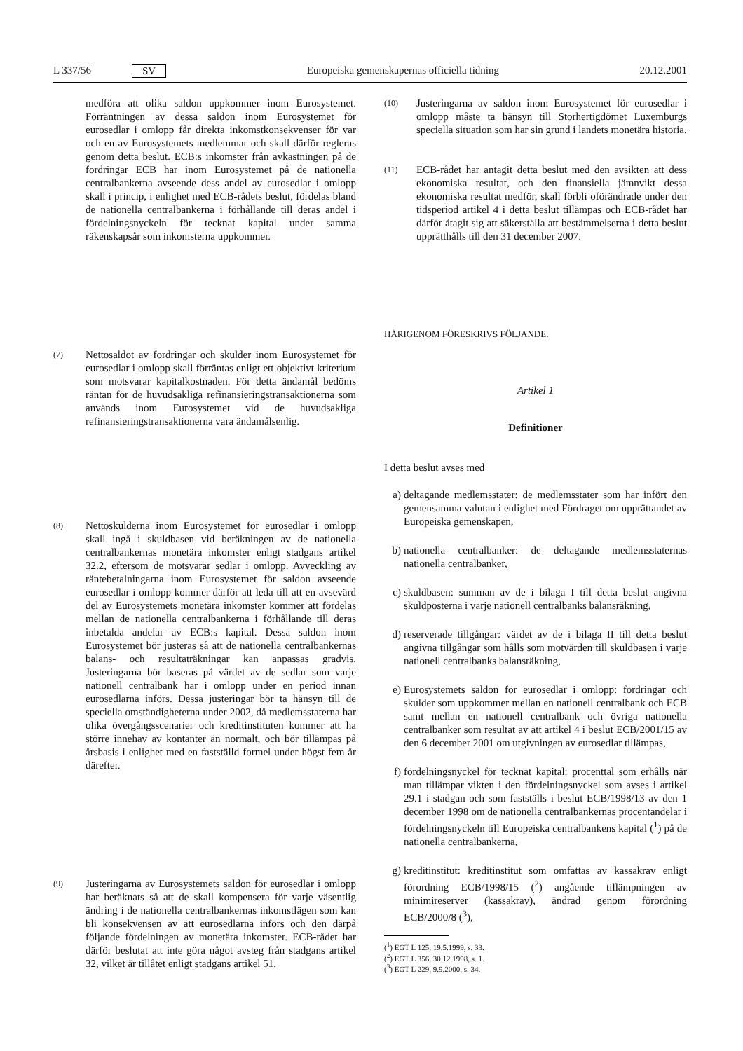L 337/56 SV Europeiska gemenskapernas officiella tidning 20.12.2001
medföra att olika saldon uppkommer inom Eurosystemet. Förräntningen av dessa saldon inom Eurosystemet för eurosedlar i omlopp får direkta inkomstkonsekvenser för var och en av Eurosystemets medlemmar och skall därför regleras genom detta beslut. ECB:s inkomster från avkastningen på de fordringar ECB har inom Eurosystemet på de nationella centralbankerna avseende dess andel av eurosedlar i omlopp skall i princip, i enlighet med ECB-rådets beslut, fördelas bland de nationella centralbankerna i förhållande till deras andel i fördelningsnyckeln för tecknat kapital under samma räkenskapsår som inkomsterna uppkommer.
(7)
Nettosaldot av fordringar och skulder inom Eurosystemet för eurosedlar i omlopp skall förräntas enligt ett objektivt kriterium som motsvarar kapitalkostnaden. För detta ändamål bedöms räntan för de huvudsakliga refinansieringstransaktionerna som används inom Eurosystemet vid de huvudsakliga refinansieringstransaktionerna vara ändamålsenlig.
(8)
Nettoskulderna inom Eurosystemet för eurosedlar i omlopp skall ingå i skuldbasen vid beräkningen av de nationella centralbankernas monetära inkomster enligt stadgans artikel 32.2, eftersom de motsvarar sedlar i omlopp. Avveckling av räntebetalningarna inom Eurosystemet för saldon avseende eurosedlar i omlopp kommer därför att leda till att en avsevärd del av Eurosystemets monetära inkomster kommer att fördelas mellan de nationella centralbankerna i förhållande till deras inbetalda andelar av ECB:s kapital. Dessa saldon inom Eurosystemet bör justeras så att de nationella centralbankernas balans- och resultaträkningar kan anpassas gradvis. Justeringarna bör baseras på värdet av de sedlar som varje nationell centralbank har i omlopp under en period innan eurosedlarna införs. Dessa justeringar bör ta hänsyn till de speciella omständigheterna under 2002, då medlemsstaterna har olika övergångsscenarier och kreditinstituten kommer att ha större innehav av kontanter än normalt, och bör tillämpas på årsbasis i enlighet med en fastställd formel under högst fem år därefter.
(9)
Justeringarna av Eurosystemets saldon för eurosedlar i omlopp har beräknats så att de skall kompensera för varje väsentlig ändring i de nationella centralbankernas inkomstlägen som kan bli konsekvensen av att eurosedlarna införs och den därpå följande fördelningen av monetära inkomster. ECB-rådet har därför beslutat att inte göra något avsteg från stadgans artikel 32, vilket är tillåtet enligt stadgans artikel 51.
(10)
Justeringarna av saldon inom Eurosystemet för eurosedlar i omlopp måste ta hänsyn till Storhertigdömet Luxemburgs speciella situation som har sin grund i landets monetära historia.
(11)
ECB-rådet har antagit detta beslut med den avsikten att dess ekonomiska resultat, och den finansiella jämnvikt dessa ekonomiska resultat medför, skall förbli oförändrade under den tidsperiod artikel 4 i detta beslut tillämpas och ECB-rådet har därför åtagit sig att säkerställa att bestämmelserna i detta beslut upprätthålls till den 31 december 2007.
HÄRIGENOM FÖRESKRIVS FÖLJANDE.
Artikel 1
Definitioner
I detta beslut avses med
a) deltagande medlemsstater: de medlemsstater som har infört den gemensamma valutan i enlighet med Fördraget om upprättandet av Europeiska gemenskapen,
b) nationella centralbanker: de deltagande medlemsstaternas nationella centralbanker,
c) skuldbasen: summan av de i bilaga I till detta beslut angivna skuldposterna i varje nationell centralbanks balansräkning,
d) reserverade tillgångar: värdet av de i bilaga II till detta beslut angivna tillgångar som hålls som motvärden till skuldbasen i varje nationell centralbanks balansräkning,
e) Eurosystemets saldon för eurosedlar i omlopp: fordringar och skulder som uppkommer mellan en nationell centralbank och ECB samt mellan en nationell centralbank och övriga nationella centralbanker som resultat av att artikel 4 i beslut ECB/2001/15 av den 6 december 2001 om utgivningen av eurosedlar tillämpas,
f) fördelningsnyckel för tecknat kapital: procenttal som erhålls när man tillämpar vikten i den fördelningsnyckel som avses i artikel 29.1 i stadgan och som fastställs i beslut ECB/1998/13 av den 1 december 1998 om de nationella centralbankernas procentandelar i fördelningsnyckeln till Europeiska centralbankens kapital (<sup>1</sup>) på de nationella centralbankerna,
g) kreditinstitut: kreditinstitut som omfattas av kassakrav enligt förordning ECB/1998/15 (<sup>2</sup>) angående tillämpningen av minimireserver (kassakrav), ändrad genom förordning ECB/2000/8 (<sup>3</sup>),
(<sup>1</sup>) EGT L 125, 19.5.1999, s. 33.
(<sup>2</sup>) EGT L 356, 30.12.1998, s. 1.
(<sup>3</sup>) EGT L 229, 9.9.2000, s. 34.